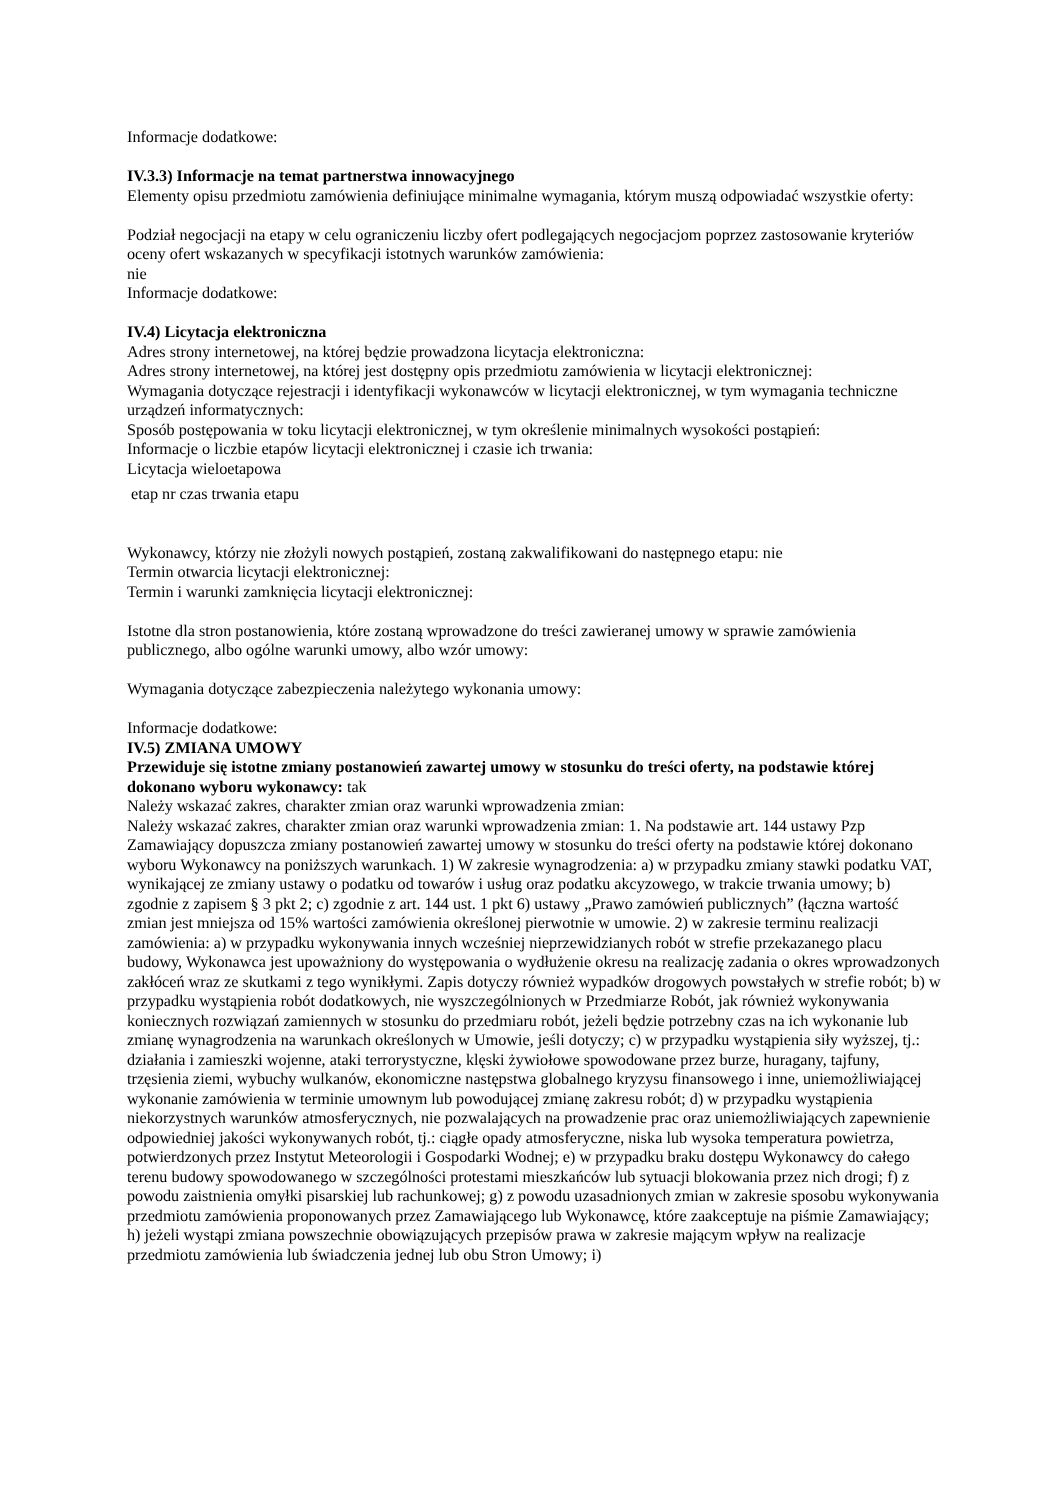Informacje dodatkowe:
IV.3.3) Informacje na temat partnerstwa innowacyjnego
Elementy opisu przedmiotu zamówienia definiujące minimalne wymagania, którym muszą odpowiadać wszystkie oferty:
Podział negocjacji na etapy w celu ograniczeniu liczby ofert podlegających negocjacjom poprzez zastosowanie kryteriów oceny ofert wskazanych w specyfikacji istotnych warunków zamówienia:
nie
Informacje dodatkowe:
IV.4) Licytacja elektroniczna
Adres strony internetowej, na której będzie prowadzona licytacja elektroniczna:
Adres strony internetowej, na której jest dostępny opis przedmiotu zamówienia w licytacji elektronicznej:
Wymagania dotyczące rejestracji i identyfikacji wykonawców w licytacji elektronicznej, w tym wymagania techniczne urządzeń informatycznych:
Sposób postępowania w toku licytacji elektronicznej, w tym określenie minimalnych wysokości postąpień:
Informacje o liczbie etapów licytacji elektronicznej i czasie ich trwania:
Licytacja wieloetapowa
etap nr czas trwania etapu
Wykonawcy, którzy nie złożyli nowych postąpień, zostaną zakwalifikowani do następnego etapu: nie
Termin otwarcia licytacji elektronicznej:
Termin i warunki zamknięcia licytacji elektronicznej:
Istotne dla stron postanowienia, które zostaną wprowadzone do treści zawieranej umowy w sprawie zamówienia publicznego, albo ogólne warunki umowy, albo wzór umowy:
Wymagania dotyczące zabezpieczenia należytego wykonania umowy:
Informacje dodatkowe:
IV.5) ZMIANA UMOWY
Przewiduje się istotne zmiany postanowień zawartej umowy w stosunku do treści oferty, na podstawie której dokonano wyboru wykonawcy: tak
Należy wskazać zakres, charakter zmian oraz warunki wprowadzenia zmian:
Należy wskazać zakres, charakter zmian oraz warunki wprowadzenia zmian: 1. Na podstawie art. 144 ustawy Pzp Zamawiający dopuszcza zmiany postanowień zawartej umowy w stosunku do treści oferty na podstawie której dokonano wyboru Wykonawcy na poniższych warunkach. 1) W zakresie wynagrodzenia: a) w przypadku zmiany stawki podatku VAT, wynikającej ze zmiany ustawy o podatku od towarów i usług oraz podatku akcyzowego, w trakcie trwania umowy; b) zgodnie z zapisem § 3 pkt 2; c) zgodnie z art. 144 ust. 1 pkt 6) ustawy „Prawo zamówień publicznych” (łączna wartość zmian jest mniejsza od 15% wartości zamówienia określonej pierwotnie w umowie. 2) w zakresie terminu realizacji zamówienia: a) w przypadku wykonywania innych wcześniej nieprzewidzianych robót w strefie przekazanego placu budowy, Wykonawca jest upoważniony do występowania o wydłużenie okresu na realizację zadania o okres wprowadzonych zakłóceń wraz ze skutkami z tego wynikłymi. Zapis dotyczy również wypadków drogowych powstałych w strefie robót; b) w przypadku wystąpienia robót dodatkowych, nie wyszczególnionych w Przedmiarze Robót, jak również wykonywania koniecznych rozwiązań zamiennych w stosunku do przedmiaru robót, jeżeli będzie potrzebny czas na ich wykonanie lub zmianę wynagrodzenia na warunkach określonych w Umowie, jeśli dotyczy; c) w przypadku wystąpienia siły wyższej, tj.: działania i zamieszki wojenne, ataki terrorystyczne, klęski żywiołowe spowodowane przez burze, huragany, tajfuny, trzęsienia ziemi, wybuchy wulkanów, ekonomiczne następstwa globalnego kryzysu finansowego i inne, uniemożliwiającej wykonanie zamówienia w terminie umownym lub powodującej zmianę zakresu robót; d) w przypadku wystąpienia niekorzystnych warunków atmosferycznych, nie pozwalających na prowadzenie prac oraz uniemożliwiających zapewnienie odpowiedniej jakości wykonywanych robót, tj.: ciągłe opady atmosferyczne, niska lub wysoka temperatura powietrza, potwierdzonych przez Instytut Meteorologii i Gospodarki Wodnej; e) w przypadku braku dostępu Wykonawcy do całego terenu budowy spowodowanego w szczególności protestami mieszkańców lub sytuacji blokowania przez nich drogi; f) z powodu zaistnienia omyłki pisarskiej lub rachunkowej; g) z powodu uzasadnionych zmian w zakresie sposobu wykonywania przedmiotu zamówienia proponowanych przez Zamawiającego lub Wykonawcę, które zaakceptuje na piśmie Zamawiający; h) jeżeli wystąpi zmiana powszechnie obowiązujących przepisów prawa w zakresie mającym wpływ na realizacje przedmiotu zamówienia lub świadczenia jednej lub obu Stron Umowy; i)